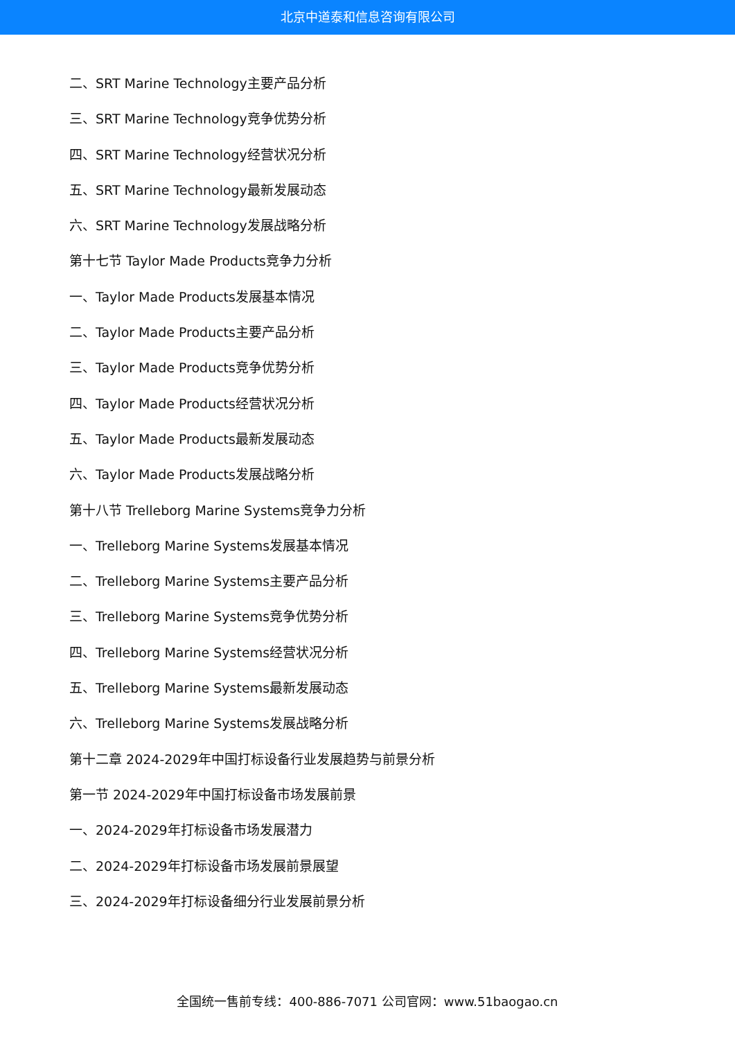北京中道泰和信息咨询有限公司
二、SRT Marine Technology主要产品分析
三、SRT Marine Technology竞争优势分析
四、SRT Marine Technology经营状况分析
五、SRT Marine Technology最新发展动态
六、SRT Marine Technology发展战略分析
第十七节 Taylor Made Products竞争力分析
一、Taylor Made Products发展基本情况
二、Taylor Made Products主要产品分析
三、Taylor Made Products竞争优势分析
四、Taylor Made Products经营状况分析
五、Taylor Made Products最新发展动态
六、Taylor Made Products发展战略分析
第十八节 Trelleborg Marine Systems竞争力分析
一、Trelleborg Marine Systems发展基本情况
二、Trelleborg Marine Systems主要产品分析
三、Trelleborg Marine Systems竞争优势分析
四、Trelleborg Marine Systems经营状况分析
五、Trelleborg Marine Systems最新发展动态
六、Trelleborg Marine Systems发展战略分析
第十二章 2024-2029年中国打标设备行业发展趋势与前景分析
第一节 2024-2029年中国打标设备市场发展前景
一、2024-2029年打标设备市场发展潜力
二、2024-2029年打标设备市场发展前景展望
三、2024-2029年打标设备细分行业发展前景分析
全国统一售前专线：400-886-7071 公司官网：www.51baogao.cn